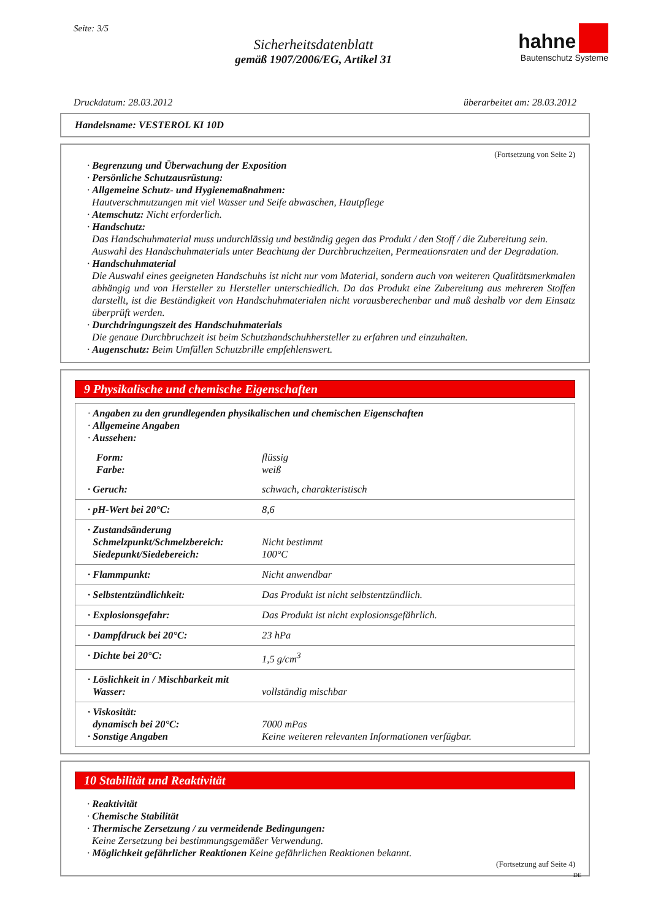Seite: 3/5
Sicherheitsdatenblatt
gemäß 1907/2006/EG, Artikel 31
hahne
Bautenschutz Systeme
Druckdatum: 28.03.2012 überarbeitet am: 28.03.2012
Handelsname: VESTEROL KI 10D
(Fortsetzung von Seite 2)
· Begrenzung und Überwachung der Exposition
· Persönliche Schutzausrüstung:
· Allgemeine Schutz- und Hygienemaßnahmen:
Hautverschmutzungen mit viel Wasser und Seife abwaschen, Hautpflege
· Atemschutz: Nicht erforderlich.
· Handschutz:
Das Handschuhmaterial muss undurchlässig und beständig gegen das Produkt / den Stoff / die Zubereitung sein.
Auswahl des Handschuhmaterials unter Beachtung der Durchbruchzeiten, Permeationsraten und der Degradation.
· Handschuhmaterial
Die Auswahl eines geeigneten Handschuhs ist nicht nur vom Material, sondern auch von weiteren Qualitätsmerkmalen abhängig und von Hersteller zu Hersteller unterschiedlich. Da das Produkt eine Zubereitung aus mehreren Stoffen darstellt, ist die Beständigkeit von Handschuhmaterialen nicht vorausberechenbar und muß deshalb vor dem Einsatz überprüft werden.
· Durchdringungszeit des Handschuhmaterials
Die genaue Durchbruchzeit ist beim Schutzhandschuhhersteller zu erfahren und einzuhalten.
· Augenschutz: Beim Umfüllen Schutzbrille empfehlenswert.
9 Physikalische und chemische Eigenschaften
| · Angaben zu den grundlegenden physikalischen und chemischen Eigenschaften · Allgemeine Angaben · Aussehen: | |
| Form: Farbe: | flüssig weiß |
| · Geruch: | schwach, charakteristisch |
| · pH-Wert bei 20°C: | 8,6 |
| · Zustandsänderung Schmelzpunkt/Schmelzbereich: Siedepunkt/Siedebereich: | Nicht bestimmt 100°C |
| · Flammpunkt: | Nicht anwendbar |
| · Selbstentzündlichkeit: | Das Produkt ist nicht selbstentzündlich. |
| · Explosionsgefahr: | Das Produkt ist nicht explosionsgefährlich. |
| · Dampfdruck bei 20°C: | 23 hPa |
| · Dichte bei 20°C: | 1,5 g/cm<sup>3</sup> |
| · Löslichkeit in / Mischbarkeit mit Wasser: | vollständig mischbar |
| · Viskosität: dynamisch bei 20°C: · Sonstige Angaben | 7000 mPas Keine weiteren relevanten Informationen verfügbar. |
10 Stabilität und Reaktivität
· Reaktivität
· Chemische Stabilität
· Thermische Zersetzung / zu vermeidende Bedingungen:
Keine Zersetzung bei bestimmungsgemäßer Verwendung.
· Möglichkeit gefährlicher Reaktionen Keine gefährlichen Reaktionen bekannt.
(Fortsetzung auf Seite 4)
DE